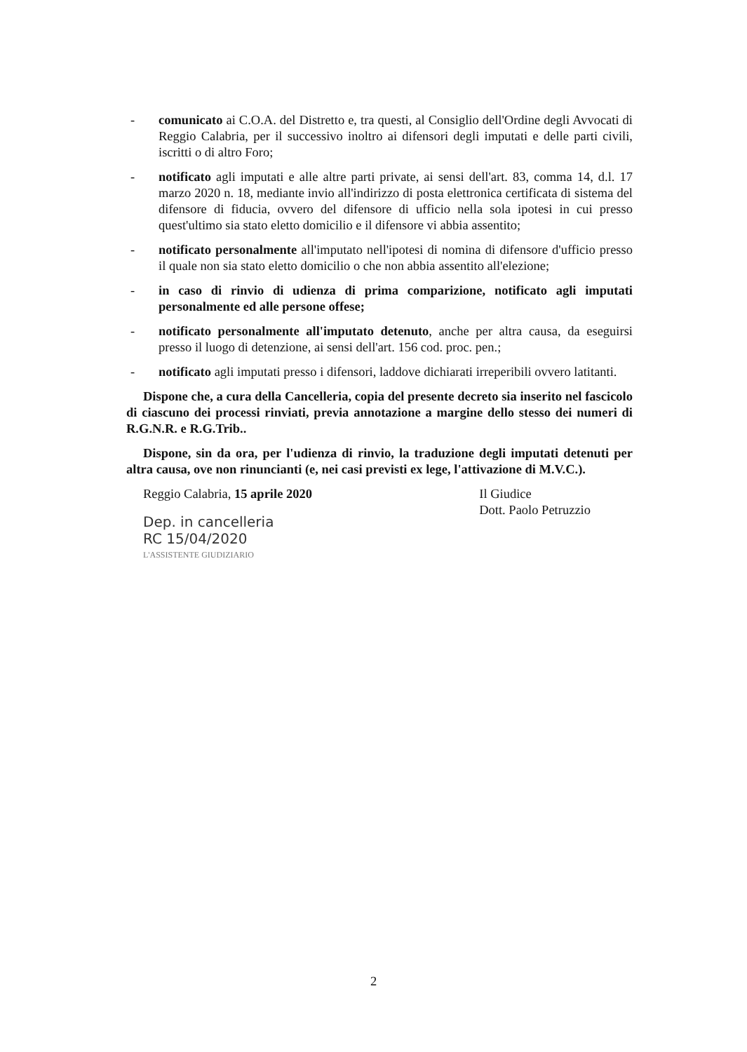- comunicato ai C.O.A. del Distretto e, tra questi, al Consiglio dell'Ordine degli Avvocati di Reggio Calabria, per il successivo inoltro ai difensori degli imputati e delle parti civili, iscritti o di altro Foro;
- notificato agli imputati e alle altre parti private, ai sensi dell'art. 83, comma 14, d.l. 17 marzo 2020 n. 18, mediante invio all'indirizzo di posta elettronica certificata di sistema del difensore di fiducia, ovvero del difensore di ufficio nella sola ipotesi in cui presso quest'ultimo sia stato eletto domicilio e il difensore vi abbia assentito;
- notificato personalmente all'imputato nell'ipotesi di nomina di difensore d'ufficio presso il quale non sia stato eletto domicilio o che non abbia assentito all'elezione;
- in caso di rinvio di udienza di prima comparizione, notificato agli imputati personalmente ed alle persone offese;
- notificato personalmente all'imputato detenuto, anche per altra causa, da eseguirsi presso il luogo di detenzione, ai sensi dell'art. 156 cod. proc. pen.;
- notificato agli imputati presso i difensori, laddove dichiarati irreperibili ovvero latitanti.
Dispone che, a cura della Cancelleria, copia del presente decreto sia inserito nel fascicolo di ciascuno dei processi rinviati, previa annotazione a margine dello stesso dei numeri di R.G.N.R. e R.G.Trib..
Dispone, sin da ora, per l'udienza di rinvio, la traduzione degli imputati detenuti per altra causa, ove non rinuncianti (e, nei casi previsti ex lege, l'attivazione di M.V.C.).
Reggio Calabria, 15 aprile 2020
Dep. in cancelleria
RC 15/04/2020
L'ASSISTENTE GIUDIZIARIO
Il Giudice
Dott. Paolo Petruzzio
2